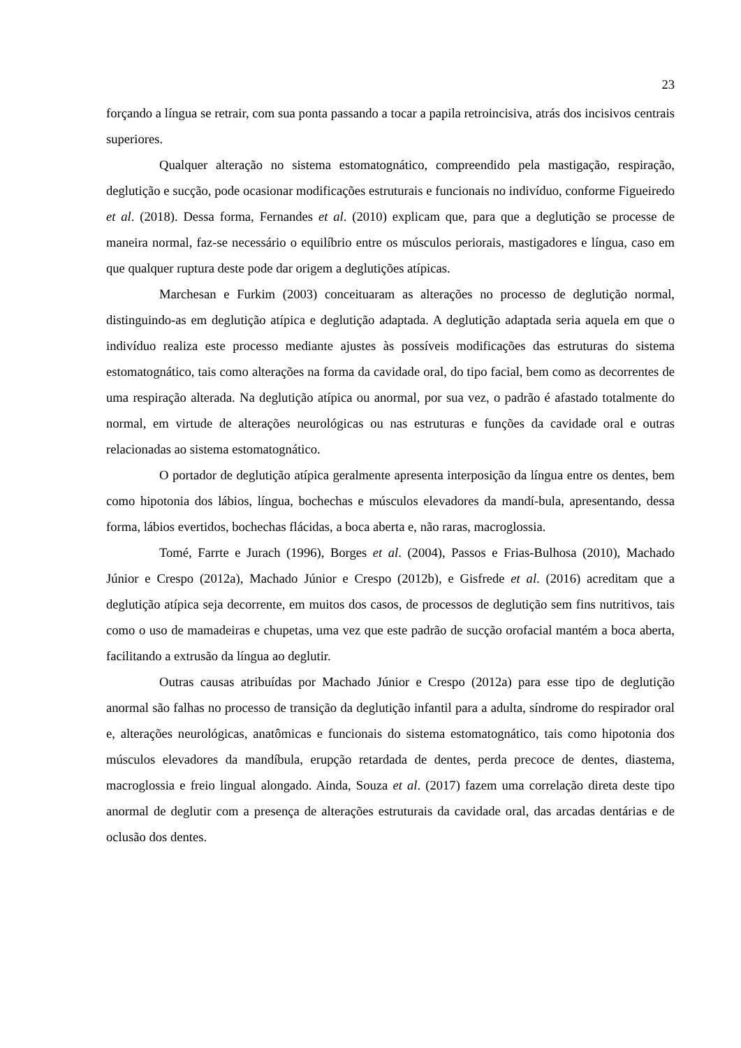23
forçando a língua se retrair, com sua ponta passando a tocar a papila retroincisiva, atrás dos incisivos centrais superiores.
Qualquer alteração no sistema estomatognático, compreendido pela mastigação, respiração, deglutição e sucção, pode ocasionar modificações estruturais e funcionais no indivíduo, conforme Figueiredo et al. (2018). Dessa forma, Fernandes et al. (2010) explicam que, para que a deglutição se processe de maneira normal, faz-se necessário o equilíbrio entre os músculos periorais, mastigadores e língua, caso em que qualquer ruptura deste pode dar origem a deglutições atípicas.
Marchesan e Furkim (2003) conceituaram as alterações no processo de deglutição normal, distinguindo-as em deglutição atípica e deglutição adaptada. A deglutição adaptada seria aquela em que o indivíduo realiza este processo mediante ajustes às possíveis modificações das estruturas do sistema estomatognático, tais como alterações na forma da cavidade oral, do tipo facial, bem como as decorrentes de uma respiração alterada. Na deglutição atípica ou anormal, por sua vez, o padrão é afastado totalmente do normal, em virtude de alterações neurológicas ou nas estruturas e funções da cavidade oral e outras relacionadas ao sistema estomatognático.
O portador de deglutição atípica geralmente apresenta interposição da língua entre os dentes, bem como hipotonia dos lábios, língua, bochechas e músculos elevadores da mandí-bula, apresentando, dessa forma, lábios evertidos, bochechas flácidas, a boca aberta e, não raras, macroglossia.
Tomé, Farrte e Jurach (1996), Borges et al. (2004), Passos e Frias-Bulhosa (2010), Machado Júnior e Crespo (2012a), Machado Júnior e Crespo (2012b), e Gisfrede et al. (2016) acreditam que a deglutição atípica seja decorrente, em muitos dos casos, de processos de deglutição sem fins nutritivos, tais como o uso de mamadeiras e chupetas, uma vez que este padrão de sucção orofacial mantém a boca aberta, facilitando a extrusão da língua ao deglutir.
Outras causas atribuídas por Machado Júnior e Crespo (2012a) para esse tipo de deglutição anormal são falhas no processo de transição da deglutição infantil para a adulta, síndrome do respirador oral e, alterações neurológicas, anatômicas e funcionais do sistema estomatognático, tais como hipotonia dos músculos elevadores da mandíbula, erupção retardada de dentes, perda precoce de dentes, diastema, macroglossia e freio lingual alongado. Ainda, Souza et al. (2017) fazem uma correlação direta deste tipo anormal de deglutir com a presença de alterações estruturais da cavidade oral, das arcadas dentárias e de oclusão dos dentes.